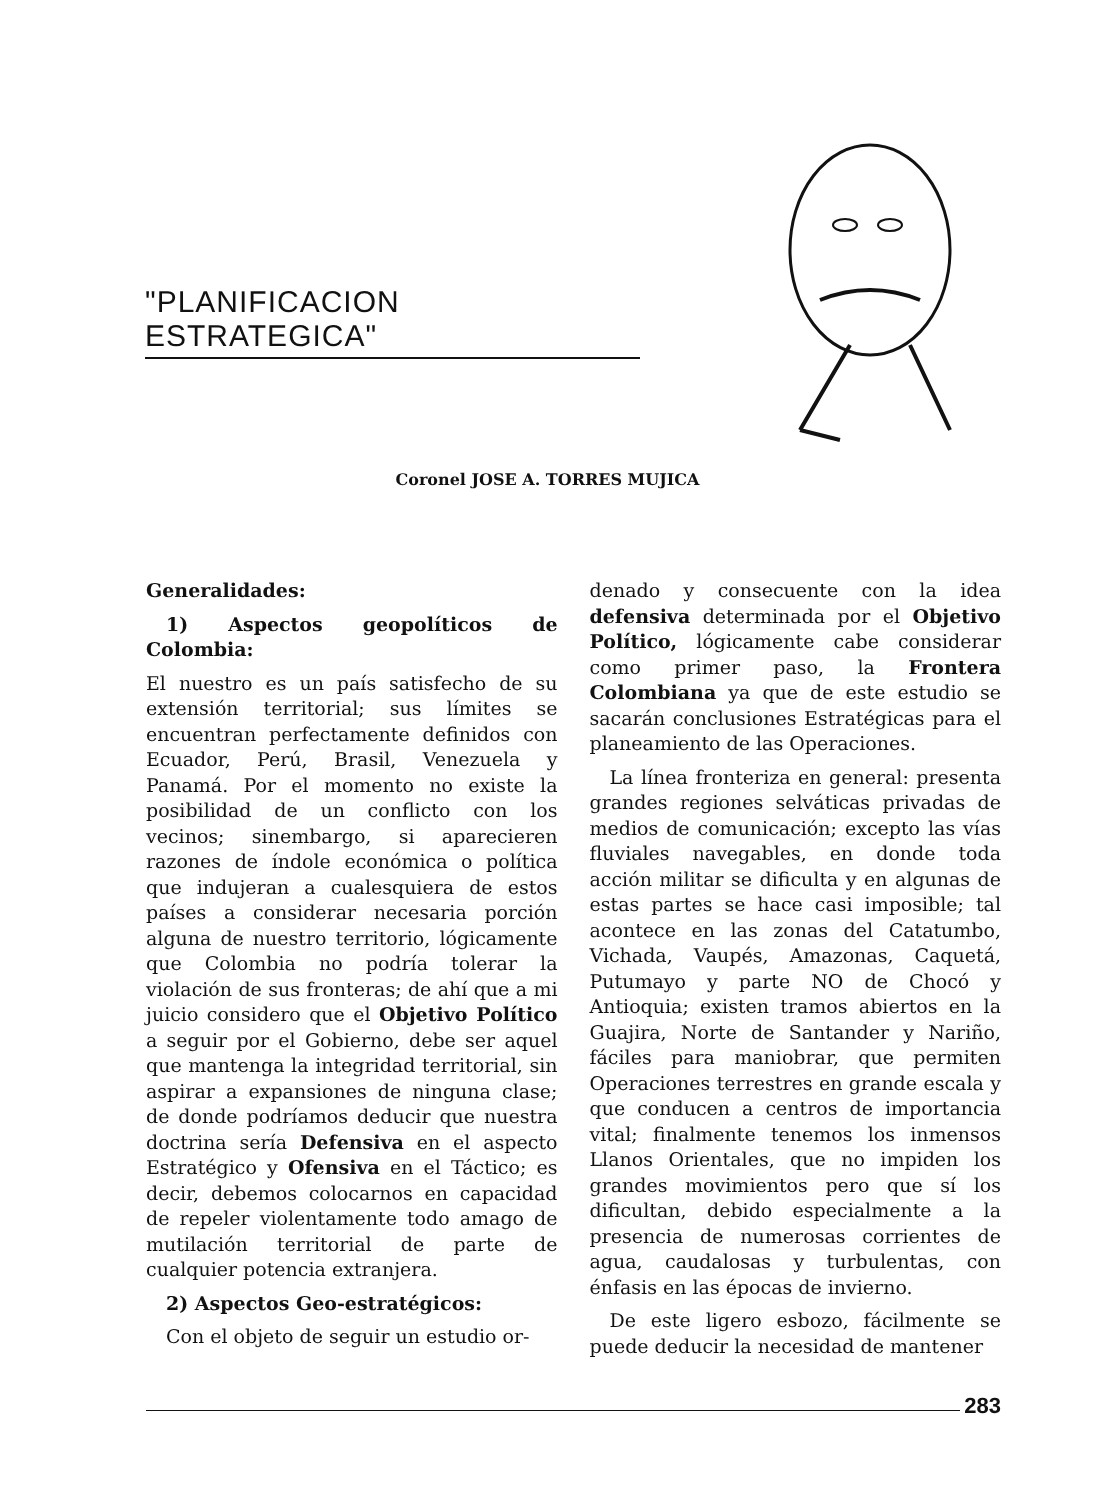"PLANIFICACION ESTRATEGICA"
Coronel JOSE A. TORRES MUJICA
Generalidades:
1) Aspectos geopolíticos de Colombia:
El nuestro es un país satisfecho de su extensión territorial; sus límites se encuentran perfectamente definidos con Ecuador, Perú, Brasil, Venezuela y Panamá. Por el momento no existe la posibilidad de un conflicto con los vecinos; sinembargo, si aparecieren razones de índole económica o política que indujeran a cualesquiera de estos países a considerar necesaria porción alguna de nuestro territorio, lógicamente que Colombia no podría tolerar la violación de sus fronteras; de ahí que a mi juicio considero que el Objetivo Político a seguir por el Gobierno, debe ser aquel que mantenga la integridad territorial, sin aspirar a expansiones de ninguna clase; de donde podríamos deducir que nuestra doctrina sería Defensiva en el aspecto Estratégico y Ofensiva en el Táctico; es decir, debemos colocarnos en capacidad de repeler violentamente todo amago de mutilación territorial de parte de cualquier potencia extranjera.
2) Aspectos Geo-estratégicos:
Con el objeto de seguir un estudio or-
denado y consecuente con la idea defensiva determinada por el Objetivo Político, lógicamente cabe considerar como primer paso, la Frontera Colombiana ya que de este estudio se sacarán conclusiones Estratégicas para el planeamiento de las Operaciones.
La línea fronteriza en general: presenta grandes regiones selváticas privadas de medios de comunicación; excepto las vías fluviales navegables, en donde toda acción militar se dificulta y en algunas de estas partes se hace casi imposible; tal acontece en las zonas del Catatumbo, Vichada, Vaupés, Amazonas, Caquetá, Putumayo y parte NO de Chocó y Antioquia; existen tramos abiertos en la Guajira, Norte de Santander y Nariño, fáciles para maniobrar, que permiten Operaciones terrestres en grande escala y que conducen a centros de importancia vital; finalmente tenemos los inmensos Llanos Orientales, que no impiden los grandes movimientos pero que sí los dificultan, debido especialmente a la presencia de numerosas corrientes de agua, caudalosas y turbulentas, con énfasis en las épocas de invierno.
De este ligero esbozo, fácilmente se puede deducir la necesidad de mantener
283